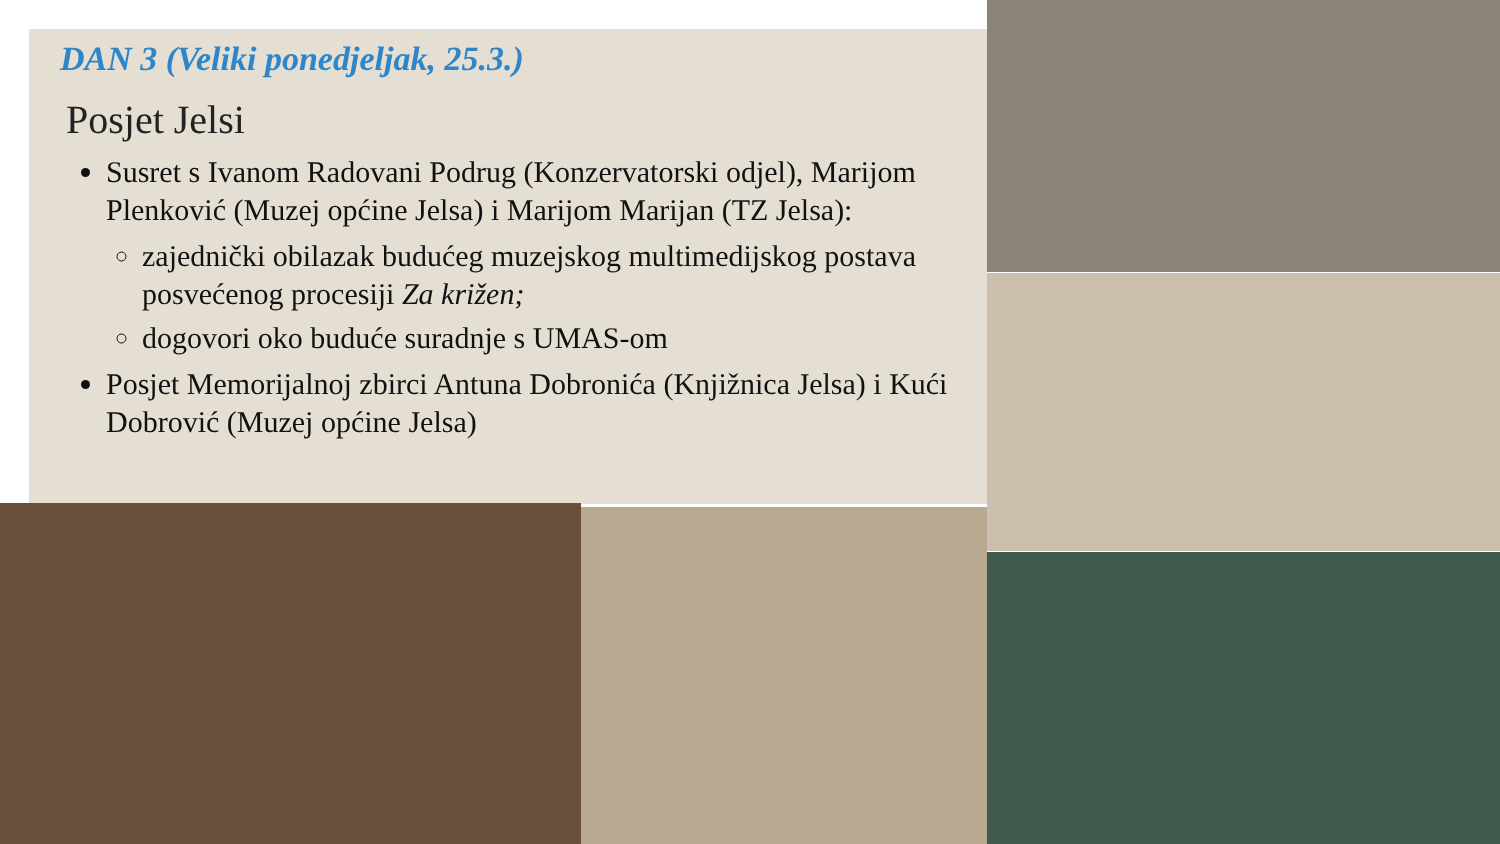DAN 3 (Veliki ponedjeljak, 25.3.)
Posjet Jelsi
Susret s Ivanom Radovani Podrug (Konzervatorski odjel), Marijom Plenković (Muzej općine Jelsa) i Marijom Marijan (TZ Jelsa):
zajednički obilazak budućeg muzejskog multimedijskog postava posvećenog procesiji Za križen;
dogovori oko buduće suradnje s UMAS-om
Posjet Memorijalnoj zbirci Antuna Dobronića (Knjižnica Jelsa) i Kući Dobrović (Muzej općine Jelsa)